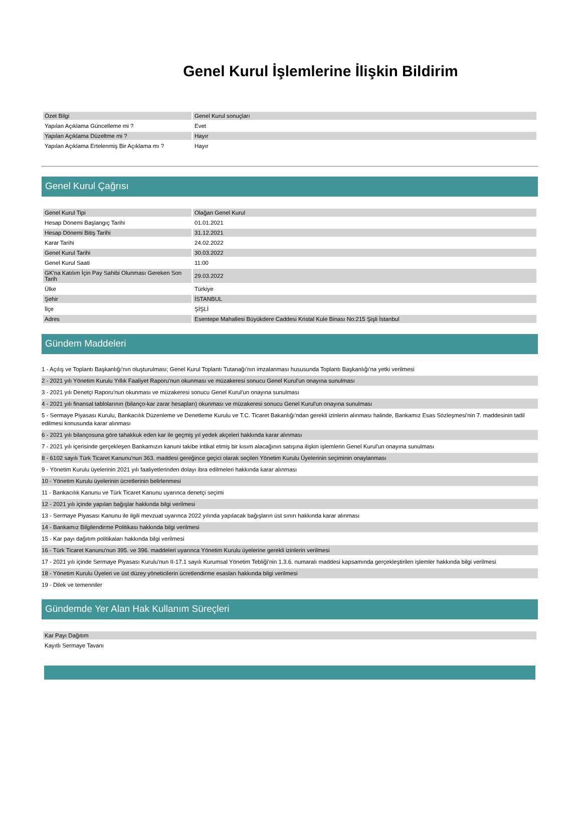Genel Kurul İşlemlerine İlişkin Bildirim
| Özet Bilgi | Genel Kurul sonuçları |
| Yapılan Açıklama Güncelleme mi ? | Evet |
| Yapılan Açıklama Düzeltme mi ? | Hayır |
| Yapılan Açıklama Ertelenmiş Bir Açıklama mı ? | Hayır |
Genel Kurul Çağrısı
| Genel Kurul Tipi | Olağan Genel Kurul |
| Hesap Dönemi Başlangıç Tarihi | 01.01.2021 |
| Hesap Dönemi Bitiş Tarihi | 31.12.2021 |
| Karar Tarihi | 24.02.2022 |
| Genel Kurul Tarihi | 30.03.2022 |
| Genel Kurul Saati | 11:00 |
| GK'na Katılım İçin Pay Sahibi Olunması Gereken Son Tarih | 29.03.2022 |
| Ülke | Türkiye |
| Şehir | İSTANBUL |
| İlçe | ŞİŞLİ |
| Adres | Esentepe Mahallesi Büyükdere Caddesi Kristal Kule Binası No:215 Şişli İstanbul |
Gündem Maddeleri
1 - Açılış ve Toplantı Başkanlığı'nın oluşturulması; Genel Kurul Toplantı Tutanağı'nın imzalanması hususunda Toplantı Başkanlığı'na yetki verilmesi
2 - 2021 yılı Yönetim Kurulu Yıllık Faaliyet Raporu'nun okunması ve müzakeresi sonucu Genel Kurul'un onayına sunulması
3 - 2021 yılı Denetçi Raporu'nun okunması ve müzakeresi sonucu Genel Kurul'un onayına sunulması
4 - 2021 yılı finansal tablolarının (bilanço-kar zarar hesapları) okunması ve müzakeresi sonucu Genel Kurul'un onayına sunulması
5 - Sermaye Piyasası Kurulu, Bankacılık Düzenleme ve Denetleme Kurulu ve T.C. Ticaret Bakanlığı'ndan gerekli izinlerin alınması halinde, Bankamız Esas Sözleşmesi'nin 7. maddesinin tadil edilmesi konusunda karar alınması
6 - 2021 yılı bilançosuna göre tahakkuk eden kar ile geçmiş yıl yedek akçeleri hakkında karar alınması
7 - 2021 yılı içerisinde gerçekleşen Bankamızın kanuni takibe intikal etmiş bir kısım alacağının satışına ilişkin işlemlerin Genel Kurul'un onayına sunulması
8 - 6102 sayılı Türk Ticaret Kanunu'nun 363. maddesi gereğince geçici olarak seçilen Yönetim Kurulu Üyelerinin seçiminin onaylanması
9 - Yönetim Kurulu üyelerinin 2021 yılı faaliyetlerinden dolayı ibra edilmeleri hakkında karar alınması
10 - Yönetim Kurulu üyelerinin ücretlerinin belirlenmesi
11 - Bankacılık Kanunu ve Türk Ticaret Kanunu uyarınca denetçi seçimi
12 - 2021 yılı içinde yapılan bağışlar hakkında bilgi verilmesi
13 - Sermaye Piyasası Kanunu ile ilgili mevzuat uyarınca 2022 yılında yapılacak bağışların üst sınırı hakkında karar alınması
14 - Bankamız Bilgilendirme Politikası hakkında bilgi verilmesi
15 - Kar payı dağıtım politikaları hakkında bilgi verilmesi
16 - Türk Ticaret Kanunu'nun 395. ve 396. maddeleri uyarınca Yönetim Kurulu üyelerine gerekli izinlerin verilmesi
17 - 2021 yılı içinde Sermaye Piyasası Kurulu'nun II-17.1 sayılı Kurumsal Yönetim Tebliği'nin 1.3.6. numaralı maddesi kapsamında gerçekleştirilen işlemler hakkında bilgi verilmesi
18 - Yönetim Kurulu Üyeleri ve üst düzey yöneticilerin ücretlendirme esasları hakkında bilgi verilmesi
19 - Dilek ve temenniler
Gündemde Yer Alan Hak Kullanım Süreçleri
| Kar Payı Dağıtım |
| Kayıtlı Sermaye Tavanı |